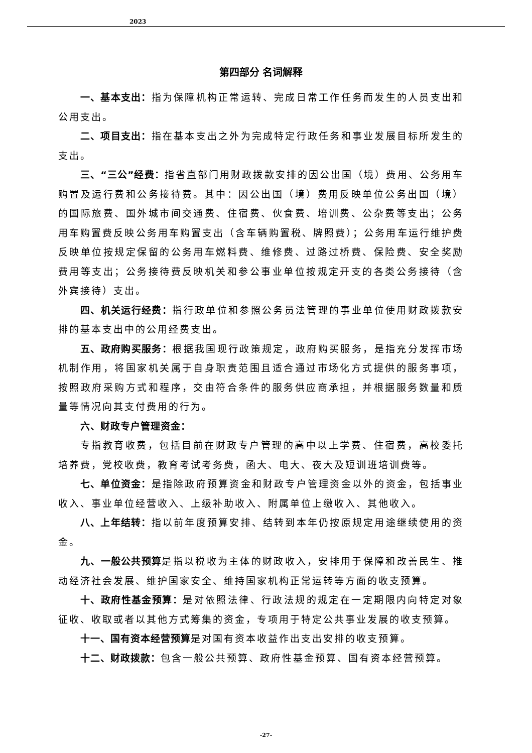2023
第四部分 名词解释
一、基本支出：指为保障机构正常运转、完成日常工作任务而发生的人员支出和公用支出。
二、项目支出：指在基本支出之外为完成特定行政任务和事业发展目标所发生的支出。
三、“三公”经费：指省直部门用财政拨款安排的因公出国（境）费用、公务用车购置及运行费和公务接待费。其中：因公出国（境）费用反映单位公务出国（境）的国际旅费、国外城市间交通费、住宿费、伙食费、培训费、公杂费等支出；公务用车购置费反映公务用车购置支出（含车辆购置税、牌照费）；公务用车运行维护费反映单位按规定保留的公务用车燃料费、维修费、过路过桥费、保险费、安全奖励费用等支出；公务接待费反映机关和参公事业单位按规定开支的各类公务接待（含外宾接待）支出。
四、机关运行经费：指行政单位和参照公务员法管理的事业单位使用财政拨款安排的基本支出中的公用经费支出。
五、政府购买服务：根据我国现行政策规定，政府购买服务，是指充分发挥市场机制作用，将国家机关属于自身职责范围且适合通过市场化方式提供的服务事项，按照政府采购方式和程序，交由符合条件的服务供应商承担，并根据服务数量和质量等情况向其支付费用的行为。
六、财政专户管理资金：
专指教育收费，包括目前在财政专户管理的高中以上学费、住宿费，高校委托培养费，党校收费，教育考试考务费，函大、电大、夜大及短训班培训费等。
七、单位资金：是指除政府预算资金和财政专户管理资金以外的资金，包括事业收入、事业单位经营收入、上级补助收入、附属单位上缴收入、其他收入。
八、上年结转：指以前年度预算安排、结转到本年仍按原规定用途继续使用的资金。
九、一般公共预算是指以税收为主体的财政收入，安排用于保障和改善民生、推动经济社会发展、维护国家安全、维持国家机构正常运转等方面的收支预算。
十、政府性基金预算：是对依照法律、行政法规的规定在一定期限内向特定对象征收、收取或者以其他方式筹集的资金，专项用于特定公共事业发展的收支预算。
十一、国有资本经营预算是对国有资本收益作出支出安排的收支预算。
十二、财政拨款：包含一般公共预算、政府性基金预算、国有资本经营预算。
-27-